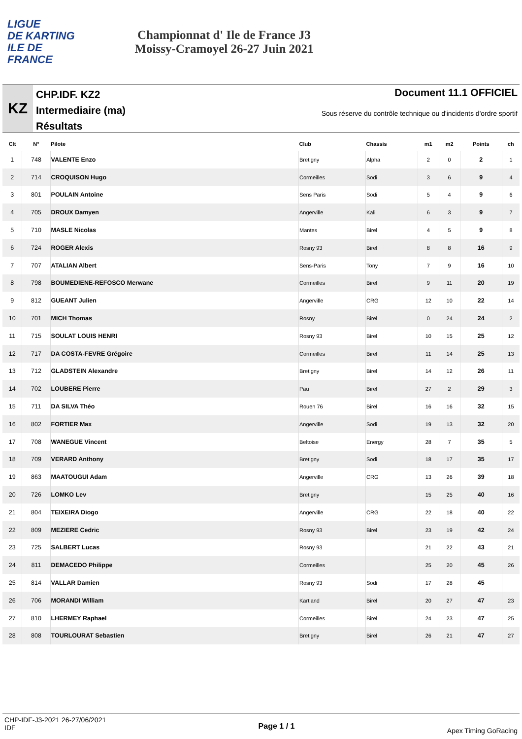LIGUE
DE KARTING
ILE DE
FRANCE
Championnat d' Ile de France J3
Moissy-Cramoyel 26-27 Juin 2021
KZ
CHP.IDF. KZ2
Intermediaire (ma)
Résultats
Document 11.1 OFFICIEL
Sous réserve du contrôle technique ou d'incidents d'ordre sportif
| Clt | N° | Pilote | Club | Chassis | m1 | m2 | Points | ch |
| --- | --- | --- | --- | --- | --- | --- | --- | --- |
| 1 | 748 | VALENTE Enzo | Bretigny | Alpha | 2 | 0 | 2 | 1 |
| 2 | 714 | CROQUISON Hugo | Cormeilles | Sodi | 3 | 6 | 9 | 4 |
| 3 | 801 | POULAIN Antoine | Sens Paris | Sodi | 5 | 4 | 9 | 6 |
| 4 | 705 | DROUX Damyen | Angerville | Kali | 6 | 3 | 9 | 7 |
| 5 | 710 | MASLE Nicolas | Mantes | Birel | 4 | 5 | 9 | 8 |
| 6 | 724 | ROGER Alexis | Rosny 93 | Birel | 8 | 8 | 16 | 9 |
| 7 | 707 | ATALIAN Albert | Sens-Paris | Tony | 7 | 9 | 16 | 10 |
| 8 | 798 | BOUMEDIENE-REFOSCO Merwane | Cormeilles | Birel | 9 | 11 | 20 | 19 |
| 9 | 812 | GUEANT Julien | Angerville | CRG | 12 | 10 | 22 | 14 |
| 10 | 701 | MICH Thomas | Rosny | Birel | 0 | 24 | 24 | 2 |
| 11 | 715 | SOULAT LOUIS HENRI | Rosny 93 | Birel | 10 | 15 | 25 | 12 |
| 12 | 717 | DA COSTA-FEVRE Grégoire | Cormeilles | Birel | 11 | 14 | 25 | 13 |
| 13 | 712 | GLADSTEIN Alexandre | Bretigny | Birel | 14 | 12 | 26 | 11 |
| 14 | 702 | LOUBERE Pierre | Pau | Birel | 27 | 2 | 29 | 3 |
| 15 | 711 | DA SILVA Théo | Rouen 76 | Birel | 16 | 16 | 32 | 15 |
| 16 | 802 | FORTIER Max | Angerville | Sodi | 19 | 13 | 32 | 20 |
| 17 | 708 | WANEGUE Vincent | Beltoise | Energy | 28 | 7 | 35 | 5 |
| 18 | 709 | VERARD Anthony | Bretigny | Sodi | 18 | 17 | 35 | 17 |
| 19 | 863 | MAATOUGUI Adam | Angerville | CRG | 13 | 26 | 39 | 18 |
| 20 | 726 | LOMKO Lev | Bretigny | | 15 | 25 | 40 | 16 |
| 21 | 804 | TEIXEIRA Diogo | Angerville | CRG | 22 | 18 | 40 | 22 |
| 22 | 809 | MEZIERE Cedric | Rosny 93 | Birel | 23 | 19 | 42 | 24 |
| 23 | 725 | SALBERT Lucas | Rosny 93 | | 21 | 22 | 43 | 21 |
| 24 | 811 | DEMACEDO Philippe | Cormeilles | | 25 | 20 | 45 | 26 |
| 25 | 814 | VALLAR Damien | Rosny 93 | Sodi | 17 | 28 | 45 | |
| 26 | 706 | MORANDI William | Kartland | Birel | 20 | 27 | 47 | 23 |
| 27 | 810 | LHERMEY Raphael | Cormeilles | Birel | 24 | 23 | 47 | 25 |
| 28 | 808 | TOURLOURAT Sebastien | Bretigny | Birel | 26 | 21 | 47 | 27 |
CHP-IDF-J3-2021 26-27/06/2021
IDF
Page 1 / 1
Apex Timing GoRacing